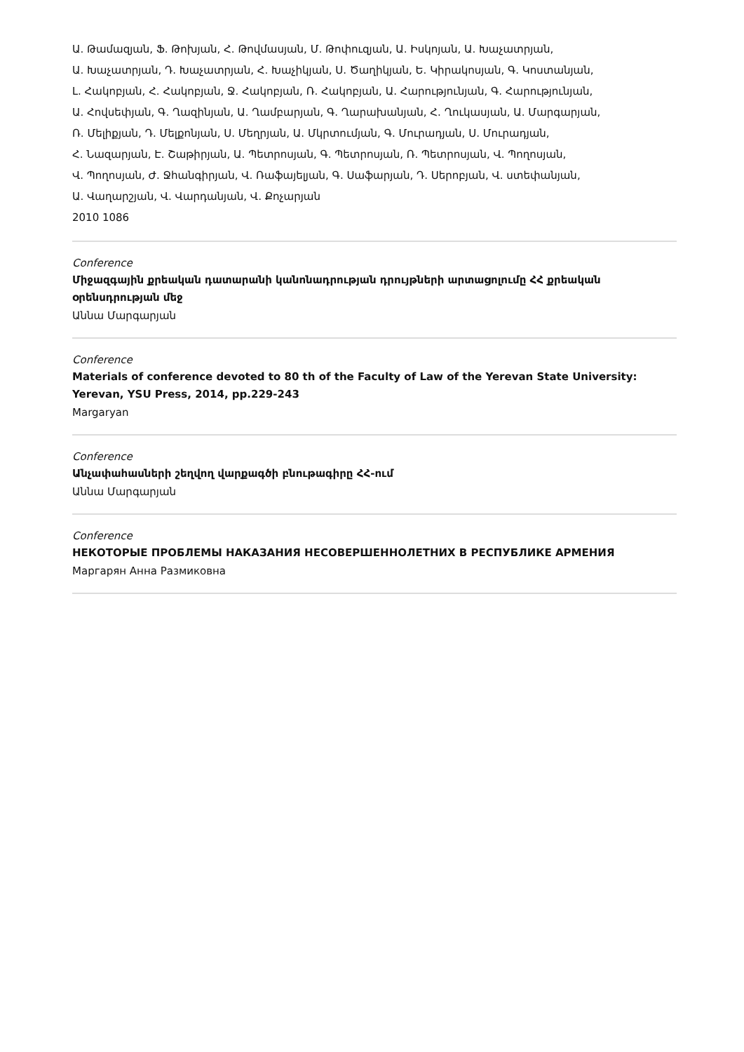Ա. Թամազյան, Ֆ. Թոխյան, Հ. Թովմասյան, Մ. Թոփուզյան, Ա. Իսկոյան, Ա. Խաչատրյան,
Ա. Խաչատրյան, Դ. Խաչատրյան, Հ. Խաչիկյան, Ս. Ծաղիկյան, Ե. Կիրակոսյան, Գ. Կոստանյան,
Լ. Հակոբյան, Հ. Հակոբյան, Ջ. Հակոբյան, Ռ. Հակոբյան, Ա. Հարությունյան, Գ. Հարությունյան,
Ա. Հովսեփյան, Գ. Ղազինյան, Ա. Ղամբարյան, Գ. Ղարախանյան, Հ. Ղուկասյան, Ա. Մարգարյան,
Ռ. Մելիքյան, Դ. Մելքոնյան, Ս. Մեղրյան, Ա. Մկրտումյան, Գ. Մուրադյան, Ս. Մուրադյան,
Հ. Նազարյան, Է. Շաթիրյան, Ա. Պետրոսյան, Գ. Պետրոսյան, Ռ. Պետրոսյան, Վ. Պողոսյան,
Վ. Պողոսյան, Ժ. Ջհանգիրյան, Վ. Ռաֆայելյան, Գ. Սաֆարյան, Դ. Սերոբյան, Վ. ստեփանյան,
Ա. Վաղարշյան, Վ. Վարդանյան, Վ. Քոչարյան
2010 1086
Conference
Միջազգային քրեական դատարանի կանոնադրության դրույթների արտացոլումը ՀՀ քրեական օրենսդրության մեջ
Աննա Մարգարյան
Conference
Materials of conference devoted to 80 th of the Faculty of Law of the Yerevan State University: Yerevan, YSU Press, 2014, pp.229-243
Margaryan
Conference
Անչափահասների շեղվող վարքագծի բնութագիրը ՀՀ-ում
Աննա Մարգարյան
Conference
НЕКОТОРЫЕ ПРОБЛЕМЫ НАКАЗАНИЯ НЕСОВЕРШЕННОЛЕТНИХ В РЕСПУБЛИКЕ АРМЕНИЯ
Маргарян Анна Размиковна